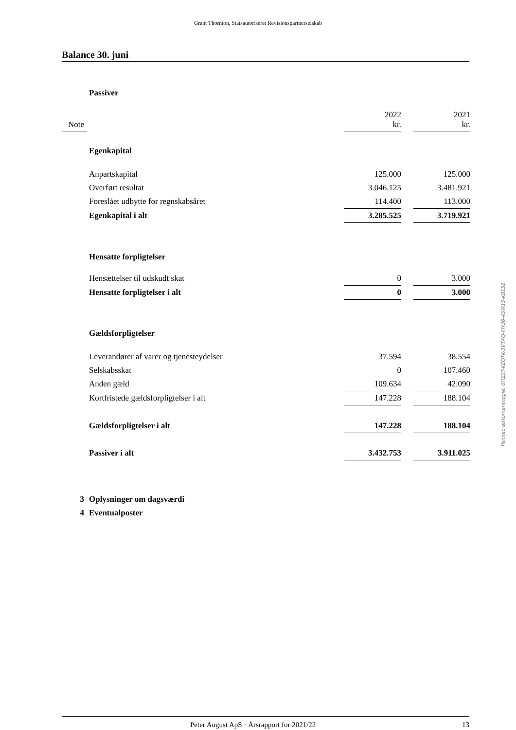Grant Thornton, Statsautoriseret Revisionspartnerselskab
Balance 30. juni
Penneo dokumentnøgle: 0HZ3T-KEOTK-3VTXQ-FIY36-4SW15-K8152
| | Passiver | | | |
| Note | | 2022 kr. | | 2021 kr. |
| | Egenkapital | | | |
| | Anpartskapital | 125.000 | | 125.000 |
| | Overført resultat | 3.046.125 | | 3.481.921 |
| | Foreslået udbytte for regnskabsåret | 114.400 | | 113.000 |
| | Egenkapital i alt | 3.285.525 | | 3.719.921 |
| | Hensatte forpligtelser | | | |
| | Hensættelser til udskudt skat | 0 | | 3.000 |
| | Hensatte forpligtelser i alt | 0 | | 3.000 |
| | Gældsforpligtelser | | | |
| | Leverandører af varer og tjenesteydelser | 37.594 | | 38.554 |
| | Selskabsskat | 0 | | 107.460 |
| | Anden gæld | 109.634 | | 42.090 |
| | Kortfristede gældsforpligtelser i alt | 147.228 | | 188.104 |
| | Gældsforpligtelser i alt | 147.228 | | 188.104 |
| | Passiver i alt | 3.432.753 | | 3.911.025 |
| 3 | Oplysninger om dagsværdi | | | |
| 4 | Eventualposter | | | |
Peter August ApS · Årsrapport for 2021/22 13